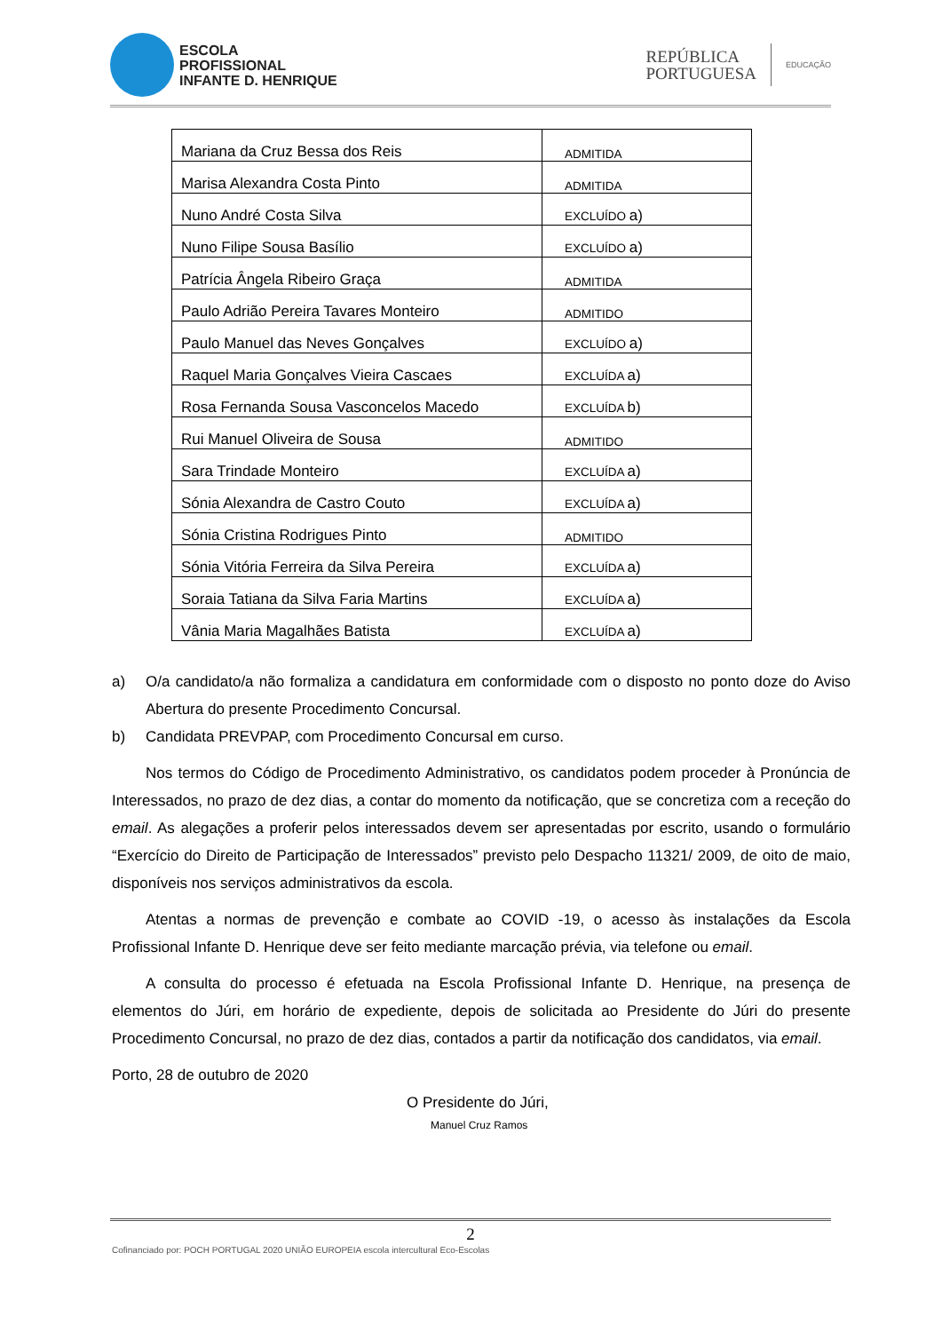ESCOLA
PROFISSIONAL
INFANTE D. HENRIQUE
REPÚBLICA
PORTUGUESA
EDUCAÇÃO
| Mariana da Cruz Bessa dos Reis | ADMITIDA |
| Marisa Alexandra Costa Pinto | ADMITIDA |
| Nuno André Costa Silva | EXCLUÍDO a) |
| Nuno Filipe Sousa Basílio | EXCLUÍDO a) |
| Patrícia Ângela Ribeiro Graça | ADMITIDA |
| Paulo Adrião Pereira Tavares Monteiro | ADMITIDO |
| Paulo Manuel das Neves Gonçalves | EXCLUÍDO a) |
| Raquel Maria Gonçalves Vieira Cascaes | EXCLUÍDA a) |
| Rosa Fernanda Sousa Vasconcelos Macedo | EXCLUÍDA b) |
| Rui Manuel Oliveira de Sousa | ADMITIDO |
| Sara Trindade Monteiro | EXCLUÍDA a) |
| Sónia Alexandra de Castro Couto | EXCLUÍDA a) |
| Sónia Cristina Rodrigues Pinto | ADMITIDO |
| Sónia Vitória Ferreira da Silva Pereira | EXCLUÍDA a) |
| Soraia Tatiana da Silva Faria Martins | EXCLUÍDA a) |
| Vânia Maria Magalhães Batista | EXCLUÍDA a) |
a) O/a candidato/a não formaliza a candidatura em conformidade com o disposto no ponto doze do Aviso Abertura do presente Procedimento Concursal.
b) Candidata PREVPAP, com Procedimento Concursal em curso.
Nos termos do Código de Procedimento Administrativo, os candidatos podem proceder à Pronúncia de Interessados, no prazo de dez dias, a contar do momento da notificação, que se concretiza com a receção do email. As alegações a proferir pelos interessados devem ser apresentadas por escrito, usando o formulário “Exercício do Direito de Participação de Interessados” previsto pelo Despacho 11321/ 2009, de oito de maio, disponíveis nos serviços administrativos da escola.
Atentas a normas de prevenção e combate ao COVID -19, o acesso às instalações da Escola Profissional Infante D. Henrique deve ser feito mediante marcação prévia, via telefone ou email.
A consulta do processo é efetuada na Escola Profissional Infante D. Henrique, na presença de elementos do Júri, em horário de expediente, depois de solicitada ao Presidente do Júri do presente Procedimento Concursal, no prazo de dez dias, contados a partir da notificação dos candidatos, via email.
Porto, 28 de outubro de 2020
O Presidente do Júri,
Manuel Cruz Ramos
2
Cofinanciado por: POCH PORTUGAL 2020 UNIÃO EUROPEIA escola intercultural Eco-Escolas